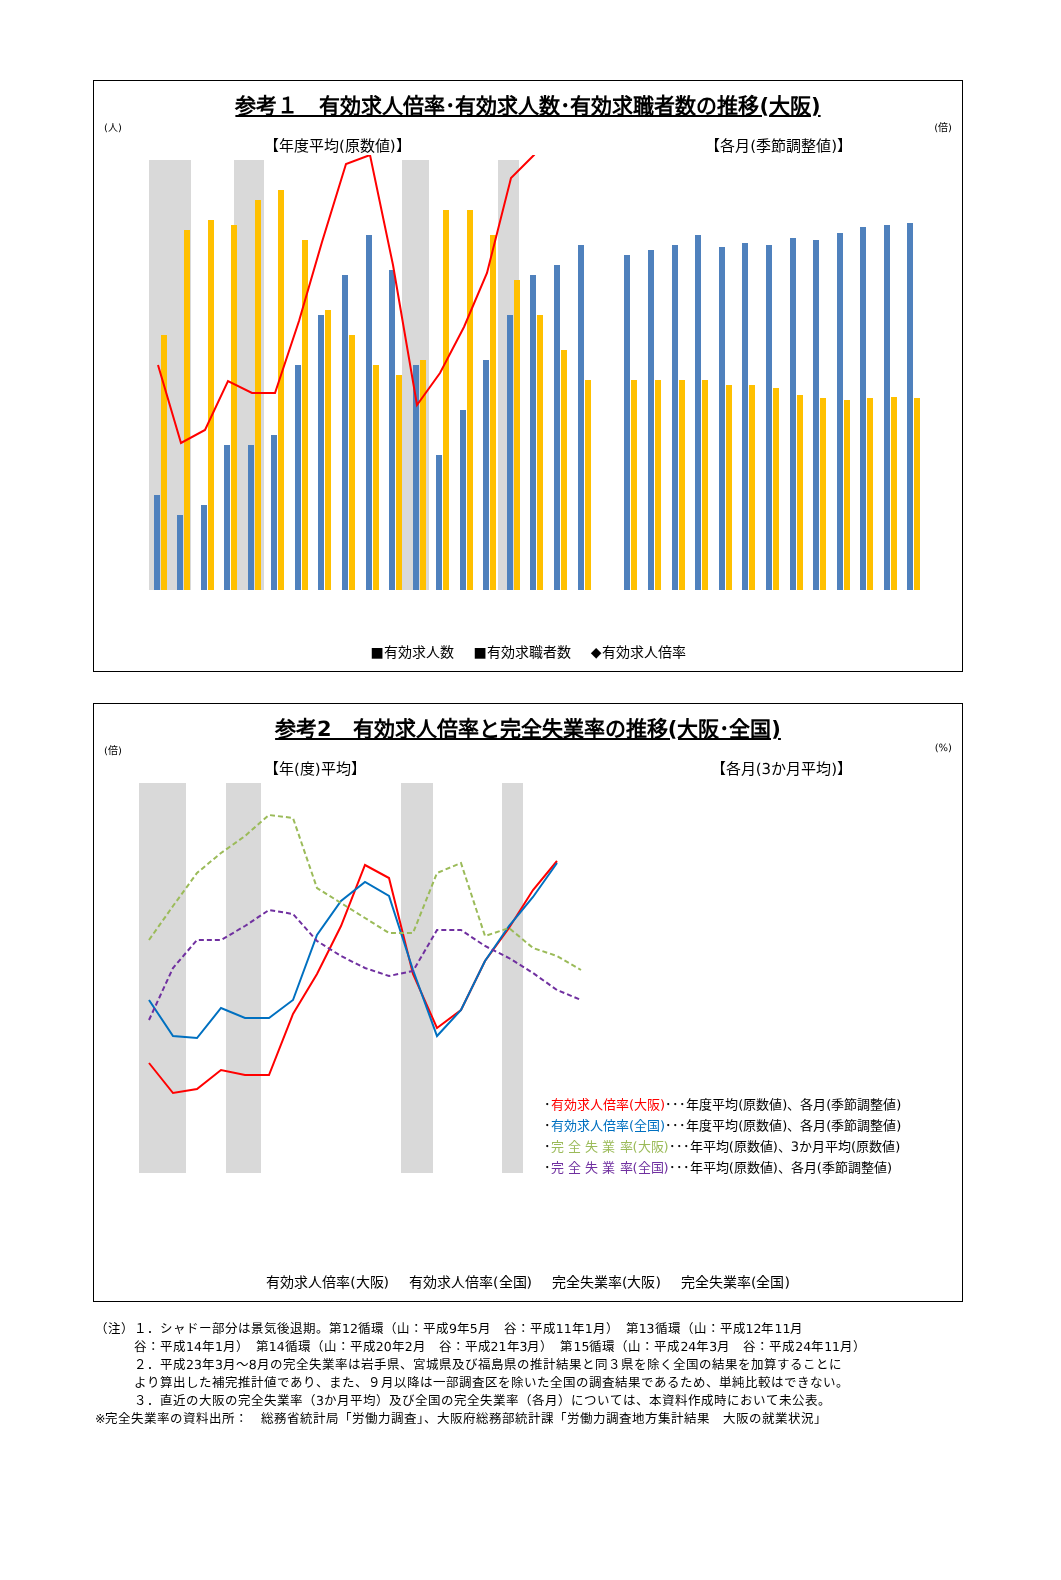参考１　有効求人倍率･有効求人数･有効求職者数の推移(大阪)
(人) (倍)
【年度平均(原数値)】 【各月(季節調整値)】
■有効求人数 ■有効求職者数 ◆有効求人倍率
参考2　有効求人倍率と完全失業率の推移(大阪･全国)
(倍) (%)
【年(度)平均】 【各月(3か月平均)】
･有効求人倍率(大阪)･･･年度平均(原数値)、各月(季節調整値)
･有効求人倍率(全国)･･･年度平均(原数値)、各月(季節調整値)
･完 全 失 業 率(大阪)･･･年平均(原数値)、3か月平均(原数値)
･完 全 失 業 率(全国)･･･年平均(原数値)、各月(季節調整値)
有効求人倍率(大阪) 有効求人倍率(全国) 完全失業率(大阪) 完全失業率(全国)
（注）１．シャドー部分は景気後退期。第12循環（山：平成9年5月　谷：平成11年1月）　第13循環（山：平成12年11月
　　　谷：平成14年1月）　第14循環（山：平成20年2月　谷：平成21年3月）　第15循環（山：平成24年3月　谷：平成24年11月）
　　　２．平成23年3月～8月の完全失業率は岩手県、宮城県及び福島県の推計結果と同３県を除く全国の結果を加算することに
　　　より算出した補完推計値であり、また、９月以降は一部調査区を除いた全国の調査結果であるため、単純比較はできない。
　　　３．直近の大阪の完全失業率（3か月平均）及び全国の完全失業率（各月）については、本資料作成時において未公表。
※完全失業率の資料出所：　総務省統計局「労働力調査」、大阪府総務部統計課「労働力調査地方集計結果　大阪の就業状況」